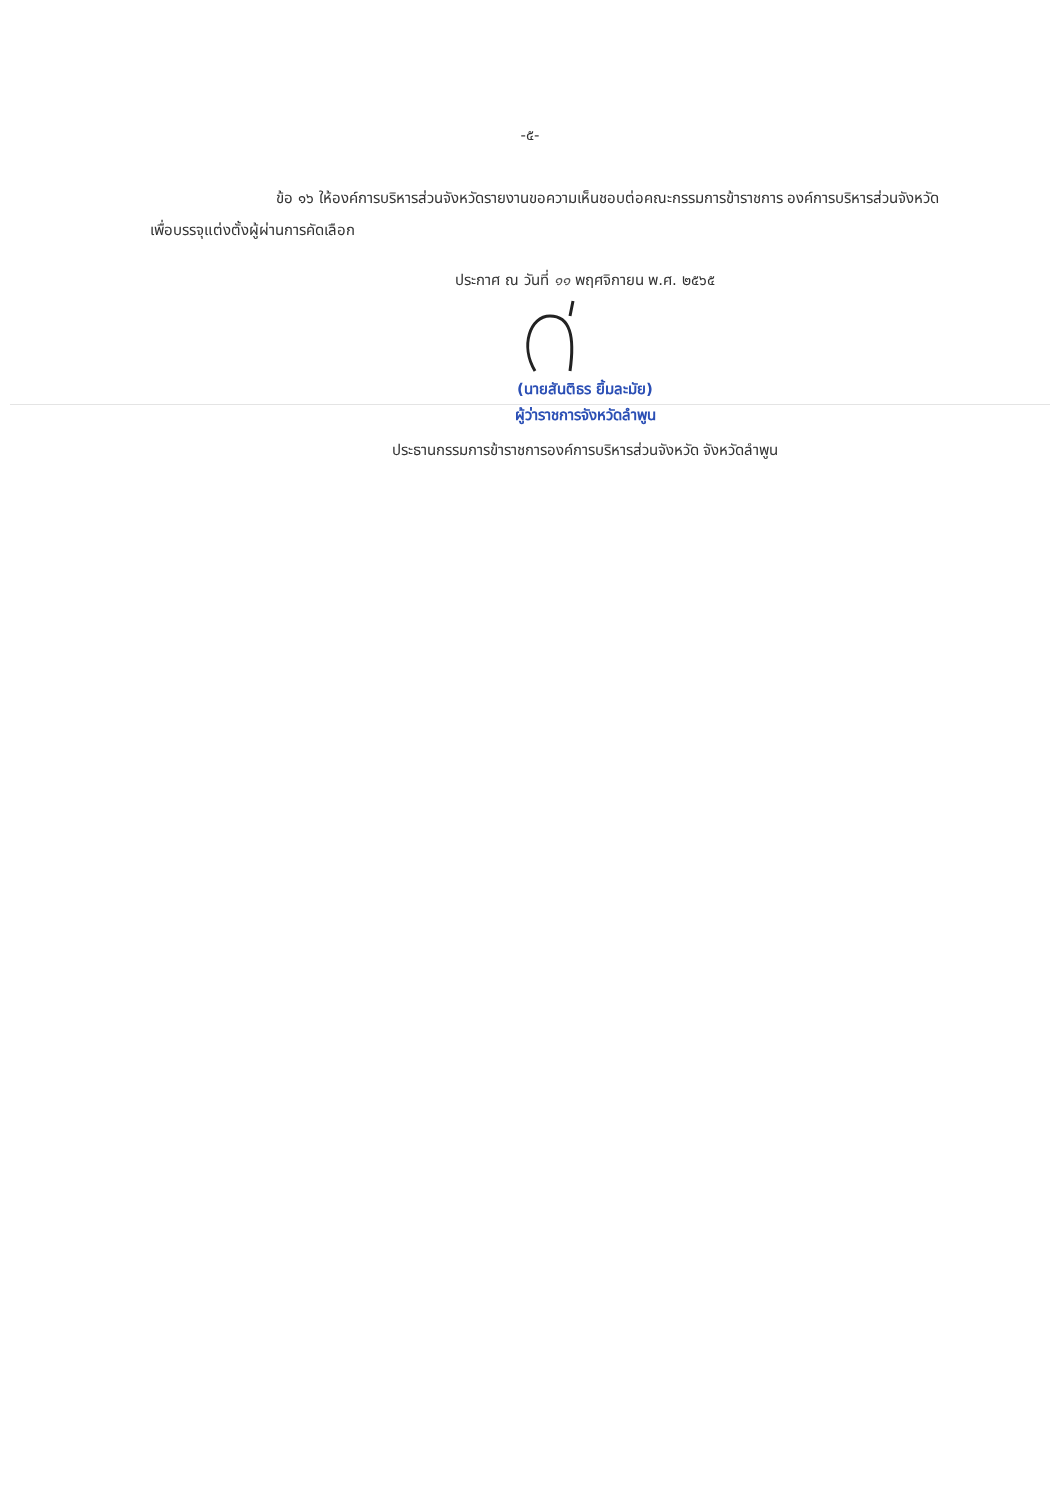-๕-
ข้อ ๑๖ ให้องค์การบริหารส่วนจังหวัดรายงานขอความเห็นชอบต่อคณะกรรมการข้าราชการ องค์การบริหารส่วนจังหวัด เพื่อบรรจุแต่งตั้งผู้ผ่านการคัดเลือก
ประกาศ ณ วันที่ ๑๑ พฤศจิกายน พ.ศ. ๒๕๖๕
(นายสันติธร ยิ้มละมัย)
ผู้ว่าราชการจังหวัดลำพูน
ประธานกรรมการข้าราชการองค์การบริหารส่วนจังหวัด จังหวัดลำพูน